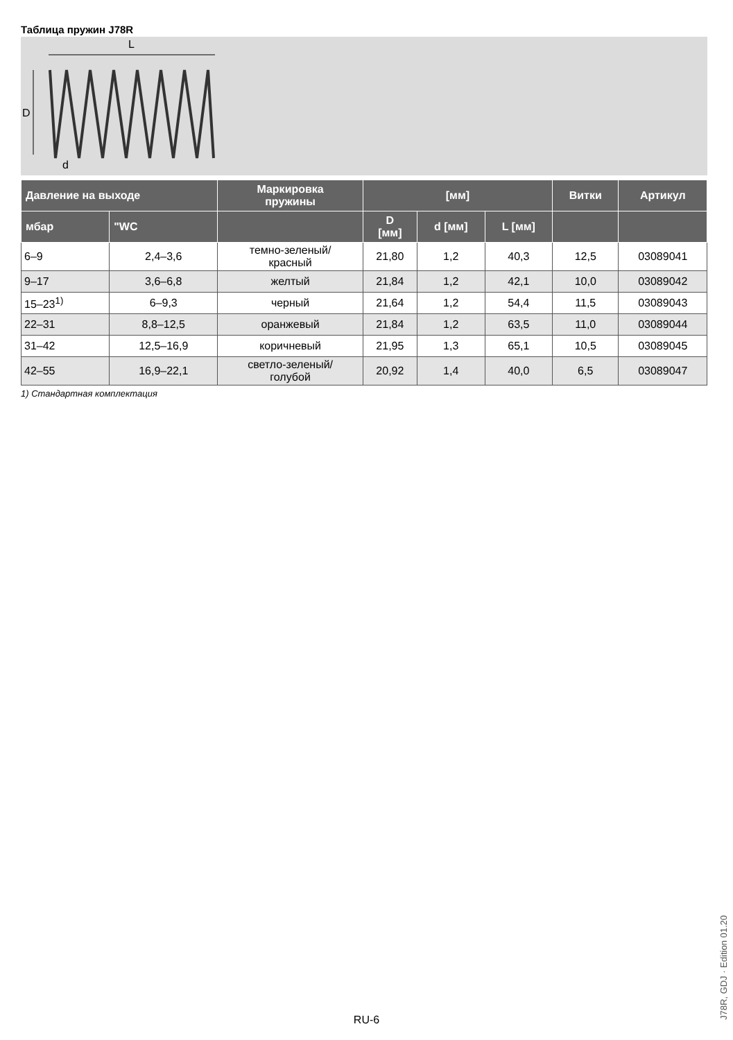Таблица пружин J78R
L
D
d
| Давление на выходе | | Маркировка пружины | [мм] | | | Витки | Артикул |
| --- | --- | --- | --- | --- | --- | --- | --- |
| мбар | "WC | | D [мм] | d [мм] | L [мм] | | |
| 6–9 | 2,4–3,6 | темно-зеленый/ красный | 21,80 | 1,2 | 40,3 | 12,5 | 03089041 |
| 9–17 | 3,6–6,8 | желтый | 21,84 | 1,2 | 42,1 | 10,0 | 03089042 |
| 15–23<sup>1)</sup> | 6–9,3 | черный | 21,64 | 1,2 | 54,4 | 11,5 | 03089043 |
| 22–31 | 8,8–12,5 | оранжевый | 21,84 | 1,2 | 63,5 | 11,0 | 03089044 |
| 31–42 | 12,5–16,9 | коричневый | 21,95 | 1,3 | 65,1 | 10,5 | 03089045 |
| 42–55 | 16,9–22,1 | светло-зеленый/ голубой | 20,92 | 1,4 | 40,0 | 6,5 | 03089047 |
1) Стандартная комплектация
J78R, GDJ · Edition 01.20
RU-6